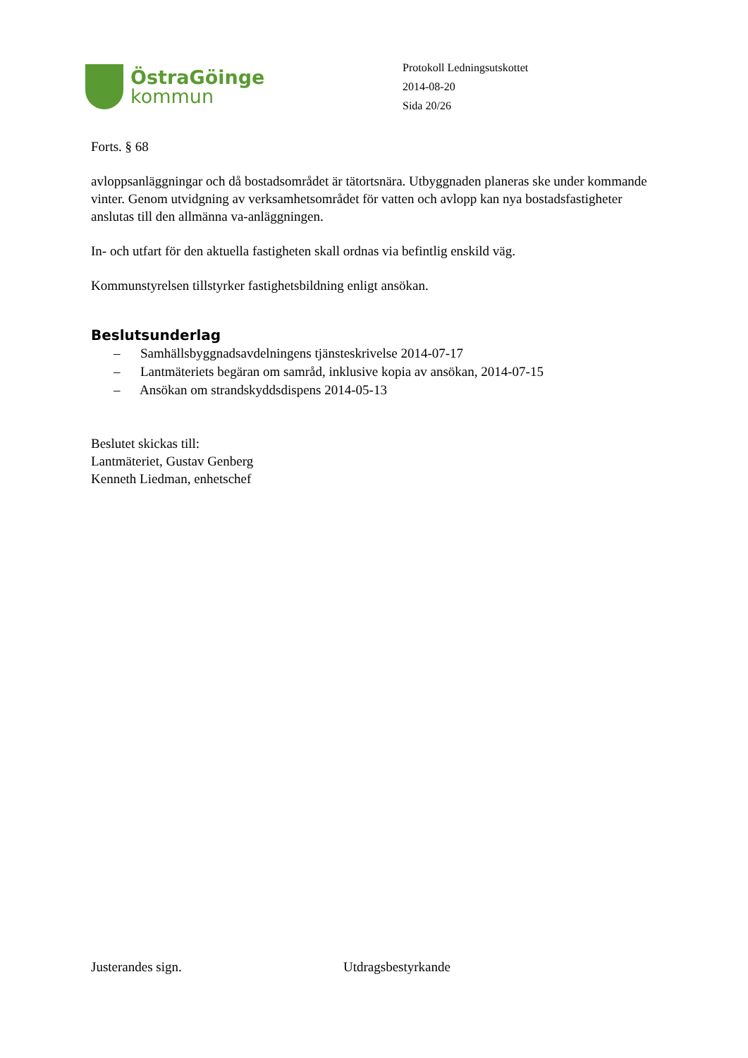ÖstraGöinge
kommun
Protokoll Ledningsutskottet
2014-08-20
Sida 20/26
Forts. § 68
avloppsanläggningar och då bostadsområdet är tätortsnära. Utbyggnaden planeras ske under kommande vinter. Genom utvidgning av verksamhetsområdet för vatten och avlopp kan nya bostadsfastigheter anslutas till den allmänna va-anläggningen.
In- och utfart för den aktuella fastigheten skall ordnas via befintlig enskild väg.
Kommunstyrelsen tillstyrker fastighetsbildning enligt ansökan.
Beslutsunderlag
– Samhällsbyggnadsavdelningens tjänsteskrivelse 2014-07-17
– Lantmäteriets begäran om samråd, inklusive kopia av ansökan, 2014-07-15
– Ansökan om strandskyddsdispens 2014-05-13
Beslutet skickas till:
Lantmäteriet, Gustav Genberg
Kenneth Liedman, enhetschef
Justerandes sign. Utdragsbestyrkande